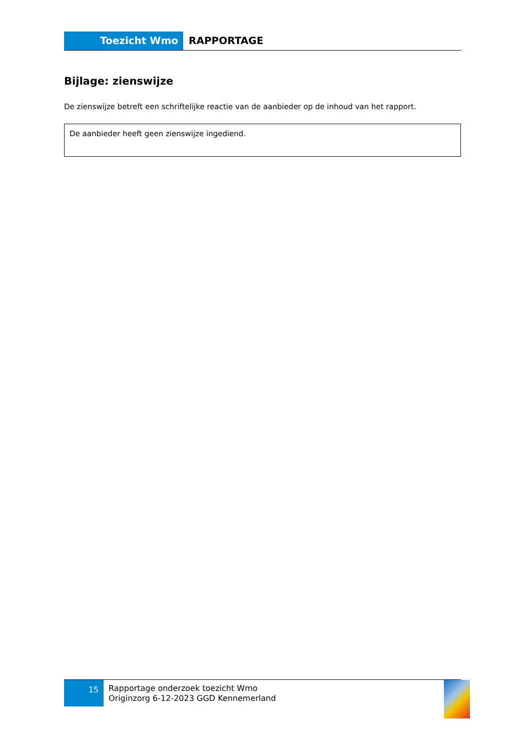Toezicht Wmo RAPPORTAGE
Bijlage: zienswijze
De zienswijze betreft een schriftelijke reactie van de aanbieder op de inhoud van het rapport.
De aanbieder heeft geen zienswijze ingediend.
15
Rapportage onderzoek toezicht Wmo
Originzorg 6-12-2023 GGD Kennemerland